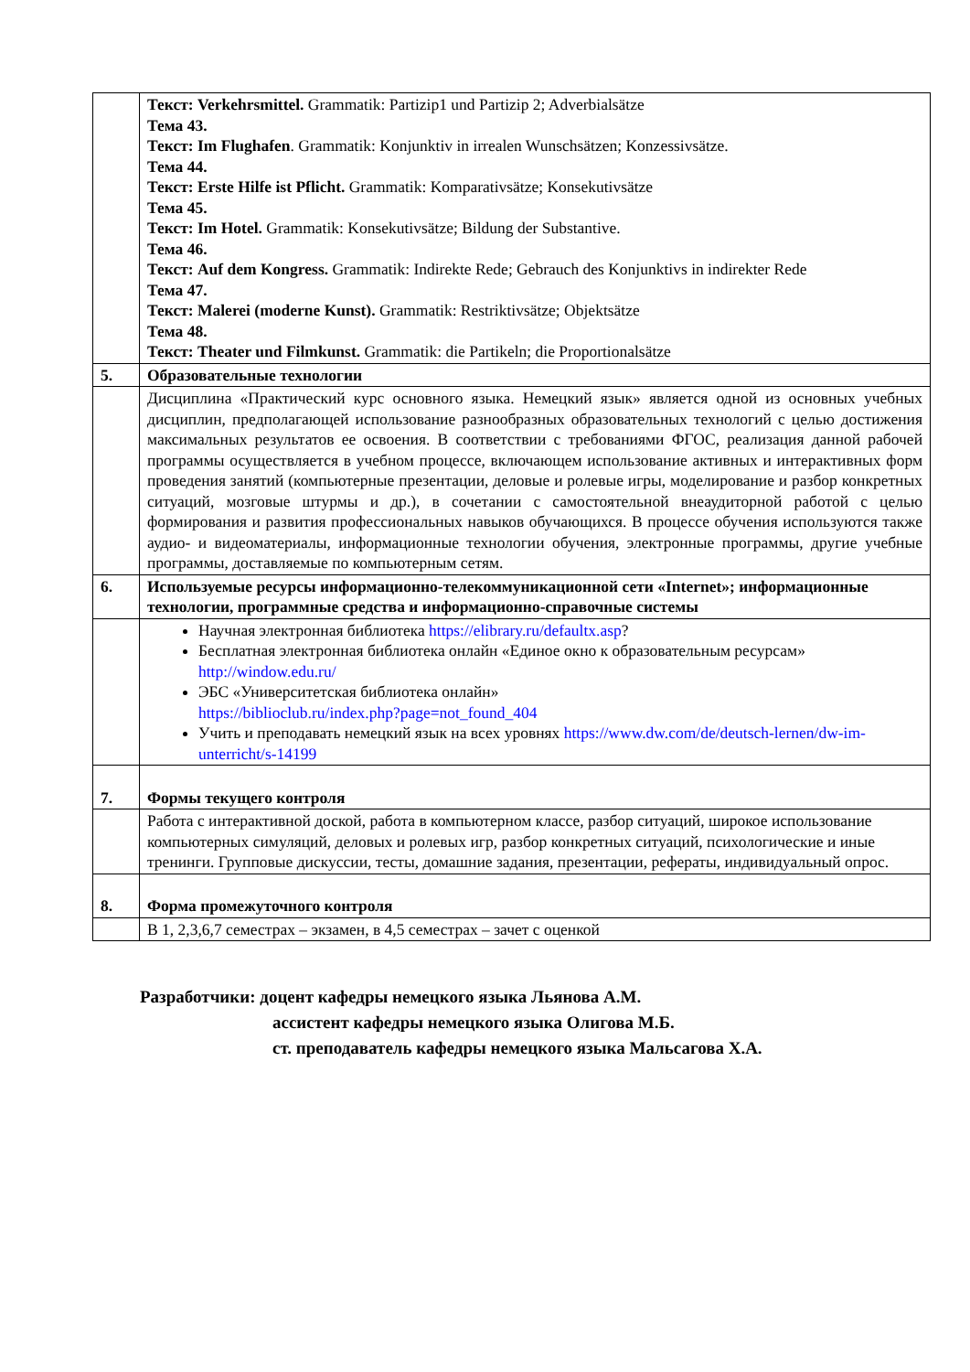| | Текст: Verkehrsmittel. Grammatik: Partizip1 und Partizip 2; Adverbialsätze Тема 43. Текст: Im Flughafen . Grammatik: Konjunktiv in irrealen Wunschsätzen; Konzessivsätze. Тема 44. Текст: Erste Hilfe ist Pflicht. Grammatik: Komparativsätze; Konsekutivsätze Тема 45. Текст: Im Hotel. Grammatik: Konsekutivsätze; Bildung der Substantive. Тема 46. Текст: Auf dem Kongress. Grammatik: Indirekte Rede; Gebrauch des Konjunktivs in indirekter Rede Тема 47. Текст: Malerei (moderne Kunst). Grammatik: Restriktivsätze; Objektsätze Тема 48. Текст: Theater und Filmkunst. Grammatik: die Partikeln; die Proportionalsätze |
| 5. | Образовательные технологии |
| | Дисциплина «Практический курс основного языка. Немецкий язык» является одной из основных учебных дисциплин, предполагающей использование разнообразных образовательных технологий с целью достижения максимальных результатов ее освоения. В соответствии с требованиями ФГОС, реализация данной рабочей программы осуществляется в учебном процессе, включающем использование активных и интерактивных форм проведения занятий (компьютерные презентации, деловые и ролевые игры, моделирование и разбор конкретных ситуаций, мозговые штурмы и др.), в сочетании с самостоятельной внеаудиторной работой с целью формирования и развития профессиональных навыков обучающихся. В процессе обучения используются также аудио- и видеоматериалы, информационные технологии обучения, электронные программы, другие учебные программы, доставляемые по компьютерным сетям. |
| 6. | Используемые ресурсы информационно-телекоммуникационной сети «Internet»; информационные технологии, программные средства и информационно-справочные системы |
| | Научная электронная библиотека https://elibrary.ru/defaultx.asp ? Бесплатная электронная библиотека онлайн «Единое окно к образовательным ресурсам» http://window.edu.ru/ ЭБС «Университетская библиотека онлайн» https://biblioclub.ru/index.php?page=not_found_404 Учить и преподавать немецкий язык на всех уровнях https://www.dw.com/de/deutsch-lernen/dw-im-unterricht/s-14199 |
| 7. | Формы текущего контроля |
| | Работа с интерактивной доской, работа в компьютерном классе, разбор ситуаций, широкое использование компьютерных симуляций, деловых и ролевых игр, разбор конкретных ситуаций, психологические и иные тренинги. Групповые дискуссии, тесты, домашние задания, презентации, рефераты, индивидуальный опрос. |
| 8. | Форма промежуточного контроля |
| | В 1, 2,3,6,7 семестрах – экзамен, в 4,5 семестрах – зачет с оценкой |
Разработчики: доцент кафедры немецкого языка Льянова А.М.
ассистент кафедры немецкого языка Олигова М.Б.
ст. преподаватель кафедры немецкого языка Мальсагова Х.А.